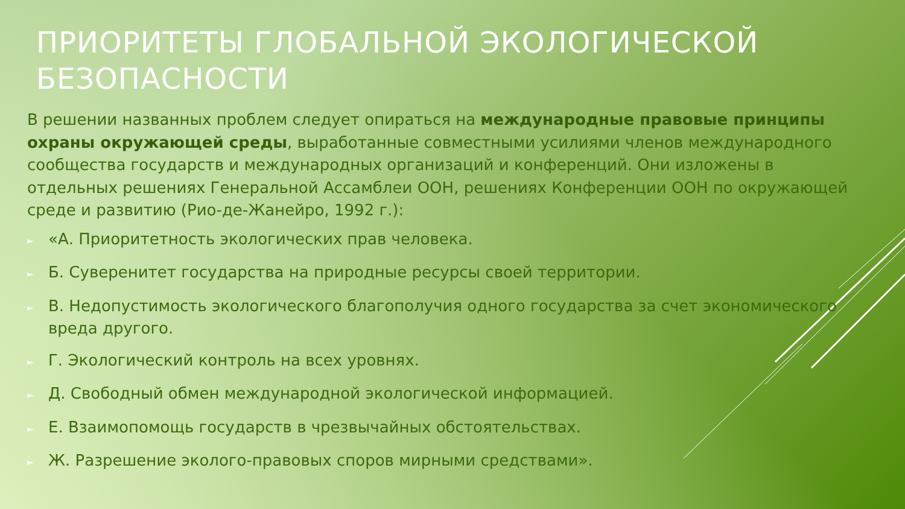ПРИОРИТЕТЫ ГЛОБАЛЬНОЙ ЭКОЛОГИЧЕСКОЙ БЕЗОПАСНОСТИ
В решении названных проблем следует опираться на международные правовые принципы охраны окружающей среды, выработанные совместными усилиями членов международного сообщества государств и международных организаций и конференций. Они изложены в отдельных решениях Генеральной Ассамблеи ООН, решениях Конференции ООН по окружающей среде и развитию (Рио-де-Жанейро, 1992 г.):
► «А. Приоритетность экологических прав человека.
► Б. Суверенитет государства на природные ресурсы своей территории.
► В. Недопустимость экологического благополучия одного государства за счет экономического вреда другого.
► Г. Экологический контроль на всех уровнях.
► Д. Свободный обмен международной экологической информацией.
► Е. Взаимопомощь государств в чрезвычайных обстоятельствах.
► Ж. Разрешение эколого-правовых споров мирными средствами».